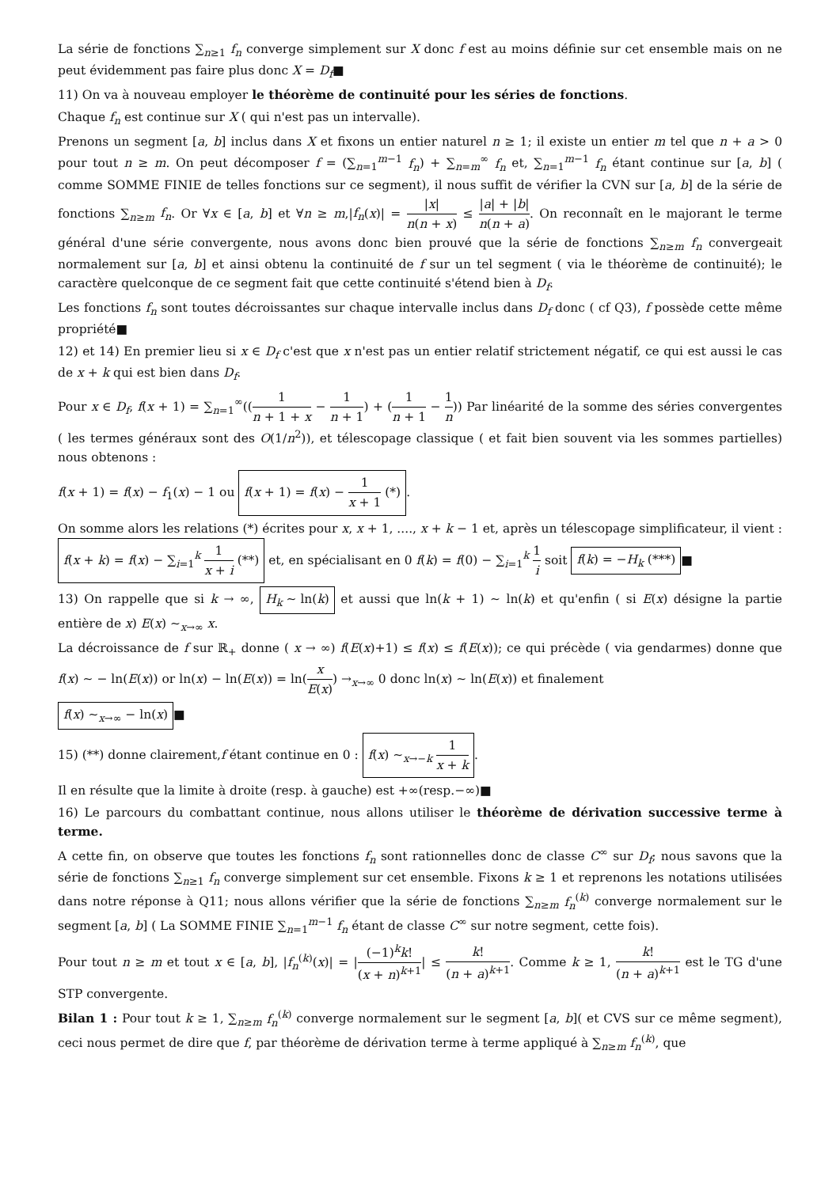La série de fonctions ∑<sub>n≥1</sub> f<sub>n</sub> converge simplement sur X donc f est au moins définie sur cet ensemble mais on ne peut évidemment pas faire plus donc X = D<sub>f</sub>■
11) On va à nouveau employer le théorème de continuité pour les séries de fonctions.
Chaque f<sub>n</sub> est continue sur X ( qui n'est pas un intervalle).
Prenons un segment [a, b] inclus dans X et fixons un entier naturel n ≥ 1; il existe un entier m tel que n + a > 0 pour tout n ≥ m. On peut décomposer f = (∑<sub>n=1</sub><sup>m−1</sup> f<sub>n</sub>) + ∑<sub>n=m</sub><sup>∞</sup> f<sub>n</sub> et, ∑<sub>n=1</sub><sup>m−1</sup> f<sub>n</sub> étant continue sur [a, b] ( comme SOMME FINIE de telles fonctions sur ce segment), il nous suffit de vérifier la CVN sur [a, b] de la série de fonctions ∑<sub>n≥m</sub> f<sub>n</sub>. Or ∀x ∈ [a, b] et ∀n ≥ m,|f<sub>n</sub>(x)| = |x| n(n + x) ≤ |a| + |b| n(n + a). On reconnaît en le majorant le terme général d'une série convergente, nous avons donc bien prouvé que la série de fonctions ∑<sub>n≥m</sub> f<sub>n</sub> convergeait normalement sur [a, b] et ainsi obtenu la continuité de f sur un tel segment ( via le théorème de continuité); le caractère quelconque de ce segment fait que cette continuité s'étend bien à D<sub>f</sub>.
Les fonctions f<sub>n</sub> sont toutes décroissantes sur chaque intervalle inclus dans D<sub>f</sub> donc ( cf Q3), f possède cette même propriété■
12) et 14) En premier lieu si x ∈ D<sub>f</sub> c'est que x n'est pas un entier relatif strictement négatif, ce qui est aussi le cas de x + k qui est bien dans D<sub>f</sub>.
Pour x ∈ D<sub>f</sub>, f(x + 1) = ∑<sub>n=1</sub><sup>∞</sup>((1 n + 1 + x − 1 n + 1) + (1 n + 1 − 1 n)) Par linéarité de la somme des séries convergentes ( les termes généraux sont des O(1/n<sup>2</sup>)), et télescopage classique ( et fait bien souvent via les sommes partielles) nous obtenons :
f(x + 1) = f(x) − f<sub>1</sub>(x) − 1 ou f(x + 1) = f(x) − 1 x + 1 (*).
On somme alors les relations (*) écrites pour x, x + 1, ...., x + k − 1 et, après un télescopage simplificateur, il vient : f(x + k) = f(x) − ∑<sub>i=1</sub><sup>k</sup> 1 x + i (**) et, en spécialisant en 0 f(k) = f(0) − ∑<sub>i=1</sub><sup>k</sup> 1 i soit f(k) = −H<sub>k</sub> (***) ■
13) On rappelle que si k → ∞, H<sub>k</sub> ∼ ln(k) et aussi que ln(k + 1) ∼ ln(k) et qu'enfin ( si E(x) désigne la partie entière de x) E(x) ∼<sub>x→∞</sub> x.
La décroissance de f sur ℝ<sub>+</sub> donne ( x → ∞) f(E(x)+1) ≤ f(x) ≤ f(E(x)); ce qui précède ( via gendarmes) donne que f(x) ∼ − ln(E(x)) or ln(x) − ln(E(x)) = ln(x E(x)) →<sub>x→∞</sub> 0 donc ln(x) ∼ ln(E(x)) et finalement
f(x) ∼<sub>x→∞</sub> − ln(x) ■
15) (**) donne clairement,f étant continue en 0 : f(x) ∼<sub>x→−k</sub> 1 x + k.
Il en résulte que la limite à droite (resp. à gauche) est +∞(resp.−∞)■
16) Le parcours du combattant continue, nous allons utiliser le théorème de dérivation successive terme à terme.
A cette fin, on observe que toutes les fonctions f<sub>n</sub> sont rationnelles donc de classe C<sup>∞</sup> sur D<sub>f</sub>; nous savons que la série de fonctions ∑<sub>n≥1</sub> f<sub>n</sub> converge simplement sur cet ensemble. Fixons k ≥ 1 et reprenons les notations utilisées dans notre réponse à Q11; nous allons vérifier que la série de fonctions ∑<sub>n≥m</sub> f<sub>n</sub><sup>(k)</sup> converge normalement sur le segment [a, b] ( La SOMME FINIE ∑<sub>n=1</sub><sup>m−1</sup> f<sub>n</sub> étant de classe C<sup>∞</sup> sur notre segment, cette fois).
Pour tout n ≥ m et tout x ∈ [a, b], |f<sub>n</sub><sup>(k)</sup>(x)| = |(−1)<sup>k</sup>k! (x + n)<sup>k+1</sup>| ≤ k! (n + a)<sup>k+1</sup>. Comme k ≥ 1, k! (n + a)<sup>k+1</sup> est le TG d'une STP convergente.
Bilan 1 : Pour tout k ≥ 1, ∑<sub>n≥m</sub> f<sub>n</sub><sup>(k)</sup> converge normalement sur le segment [a, b]( et CVS sur ce même segment), ceci nous permet de dire que f, par théorème de dérivation terme à terme appliqué à ∑<sub>n≥m</sub> f<sub>n</sub><sup>(k)</sup>, que